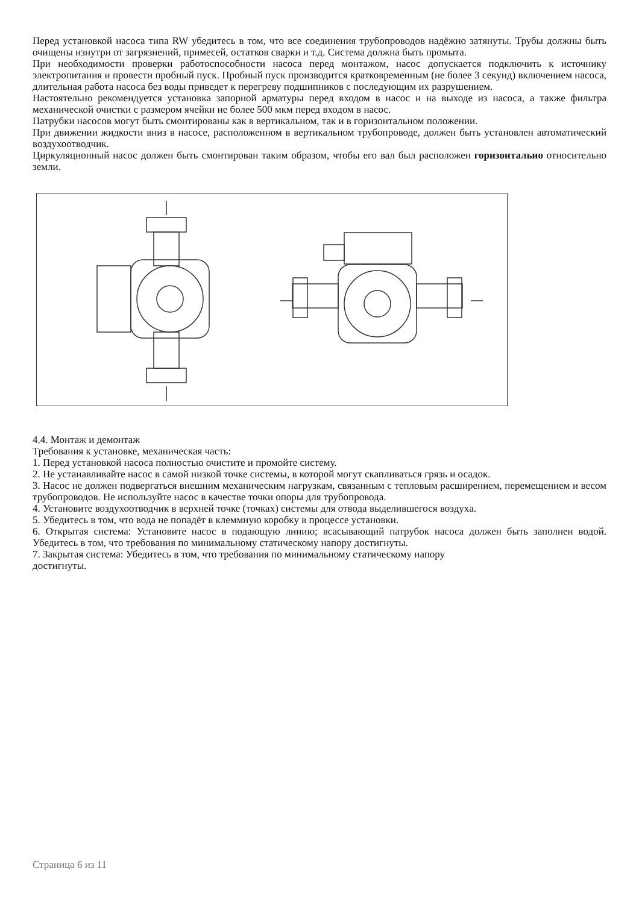Перед установкой насоса типа RW убедитесь в том, что все соединения трубопроводов надёжно затянуты. Трубы должны быть очищены изнутри от загрязнений, примесей, остатков сварки и т.д. Система должна быть промыта.
При необходимости проверки работоспособности насоса перед монтажом, насос допускается подключить к источнику электропитания и провести пробный пуск. Пробный пуск производится кратковременным (не более 3 секунд) включением насоса, длительная работа насоса без воды приведет к перегреву подшипников с последующим их разрушением.
Настоятельно рекомендуется установка запорной арматуры перед входом в насос и на выходе из насоса, а также фильтра механической очистки с размером ячейки не более 500 мкм перед входом в насос.
Патрубки насосов могут быть смонтированы как в вертикальном, так и в горизонтальном положении.
При движении жидкости вниз в насосе, расположенном в вертикальном трубопроводе, должен быть установлен автоматический воздухоотводчик.
Циркуляционный насос должен быть смонтирован таким образом, чтобы его вал был расположен горизонтально относительно земли.
4.4. Монтаж и демонтаж
Требования к установке, механическая часть:
1. Перед установкой насоса полностью очистите и промойте систему.
2. Не устанавливайте насос в самой низкой точке системы, в которой могут скапливаться грязь и осадок.
3. Насос не должен подвергаться внешним механическим нагрузкам, связанным с тепловым расширением, перемещением и весом трубопроводов. Не используйте насос в качестве точки опоры для трубопровода.
4. Установите воздухоотводчик в верхней точке (точках) системы для отвода выделившегося воздуха.
5. Убедитесь в том, что вода не попадёт в клеммную коробку в процессе установки.
6. Открытая система: Установите насос в подающую линию; всасывающий патрубок насоса должен быть заполнен водой. Убедитесь в том, что требования по минимальному статическому напору достигнуты.
7. Закрытая система: Убедитесь в том, что требования по минимальному статическому напору
достигнуты.
Страница 6 из 11